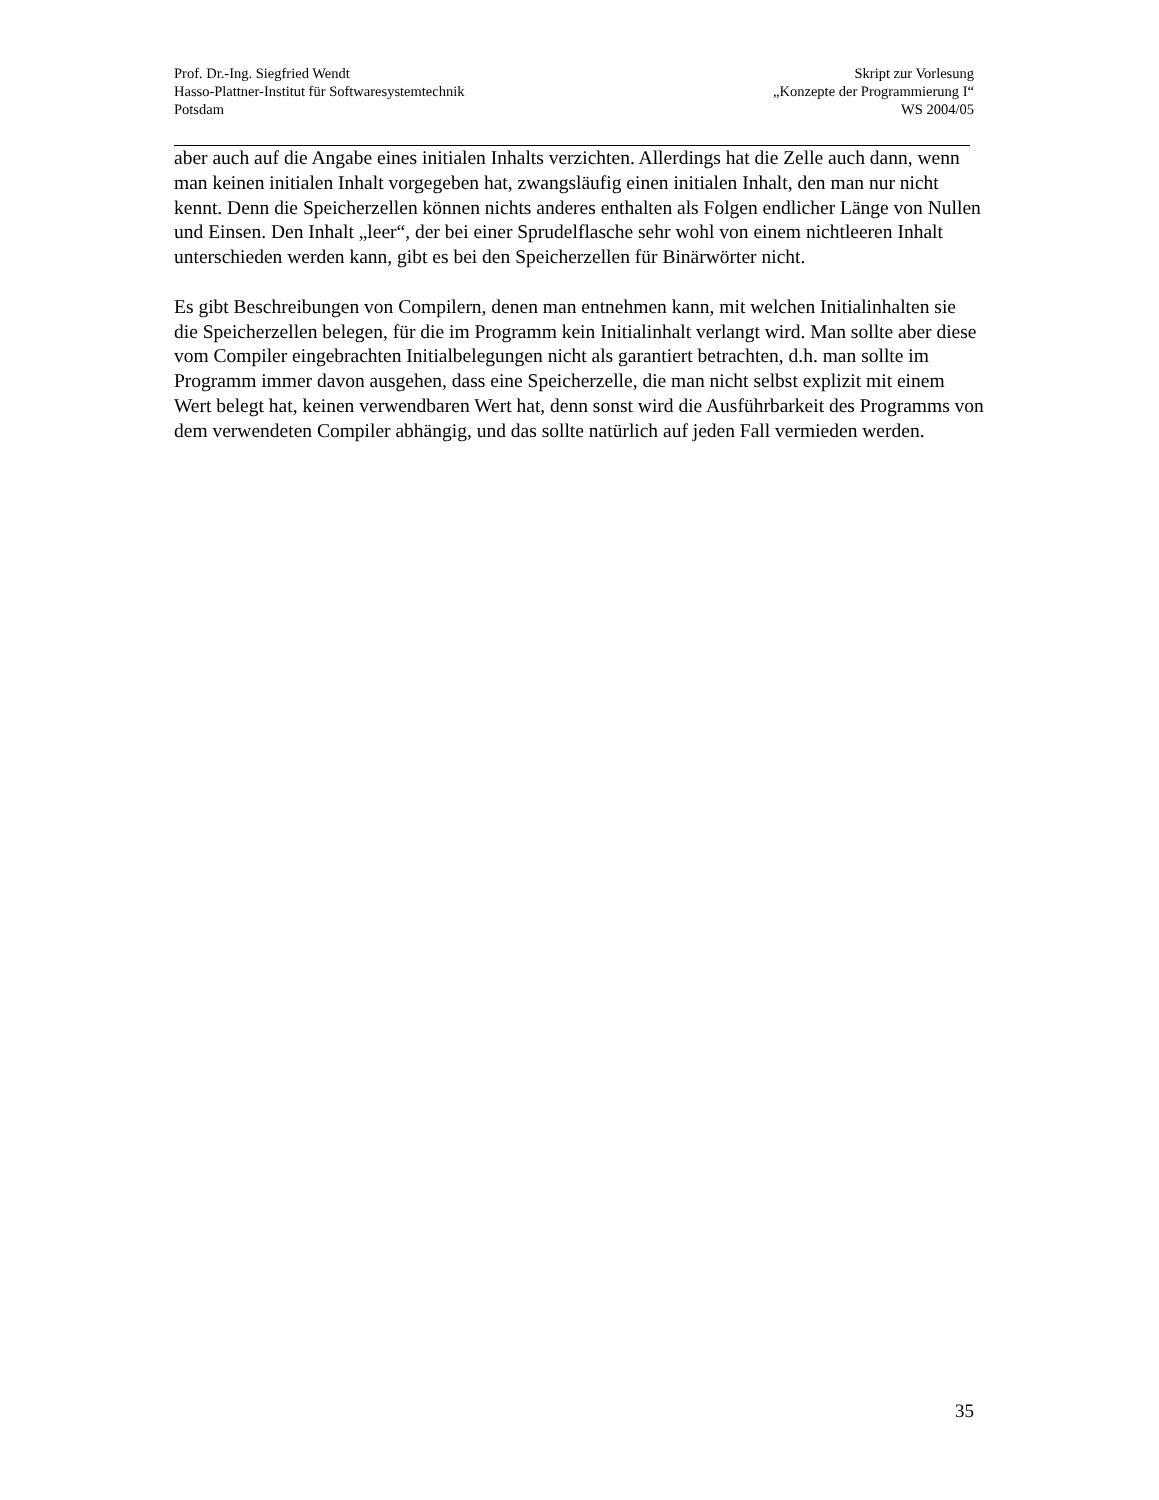Prof. Dr.-Ing. Siegfried Wendt
Hasso-Plattner-Institut für Softwaresystemtechnik
Potsdam
Skript zur Vorlesung
„Konzepte der Programmierung I“
WS 2004/05
aber auch auf die Angabe eines initialen Inhalts verzichten. Allerdings hat die Zelle auch dann, wenn man keinen initialen Inhalt vorgegeben hat, zwangsläufig einen initialen Inhalt, den man nur nicht kennt. Denn die Speicherzellen können nichts anderes enthalten als Folgen endlicher Länge von Nullen und Einsen. Den Inhalt „leer“, der bei einer Sprudelflasche sehr wohl von einem nichtleeren Inhalt unterschieden werden kann, gibt es bei den Speicherzellen für Binärwörter nicht.
Es gibt Beschreibungen von Compilern, denen man entnehmen kann, mit welchen Initialinhalten sie die Speicherzellen belegen, für die im Programm kein Initialinhalt verlangt wird. Man sollte aber diese vom Compiler eingebrachten Initialbelegungen nicht als garantiert betrachten, d.h. man sollte im Programm immer davon ausgehen, dass eine Speicherzelle, die man nicht selbst explizit mit einem Wert belegt hat, keinen verwendbaren Wert hat, denn sonst wird die Ausführbarkeit des Programms von dem verwendeten Compiler abhängig, und das sollte natürlich auf jeden Fall vermieden werden.
35